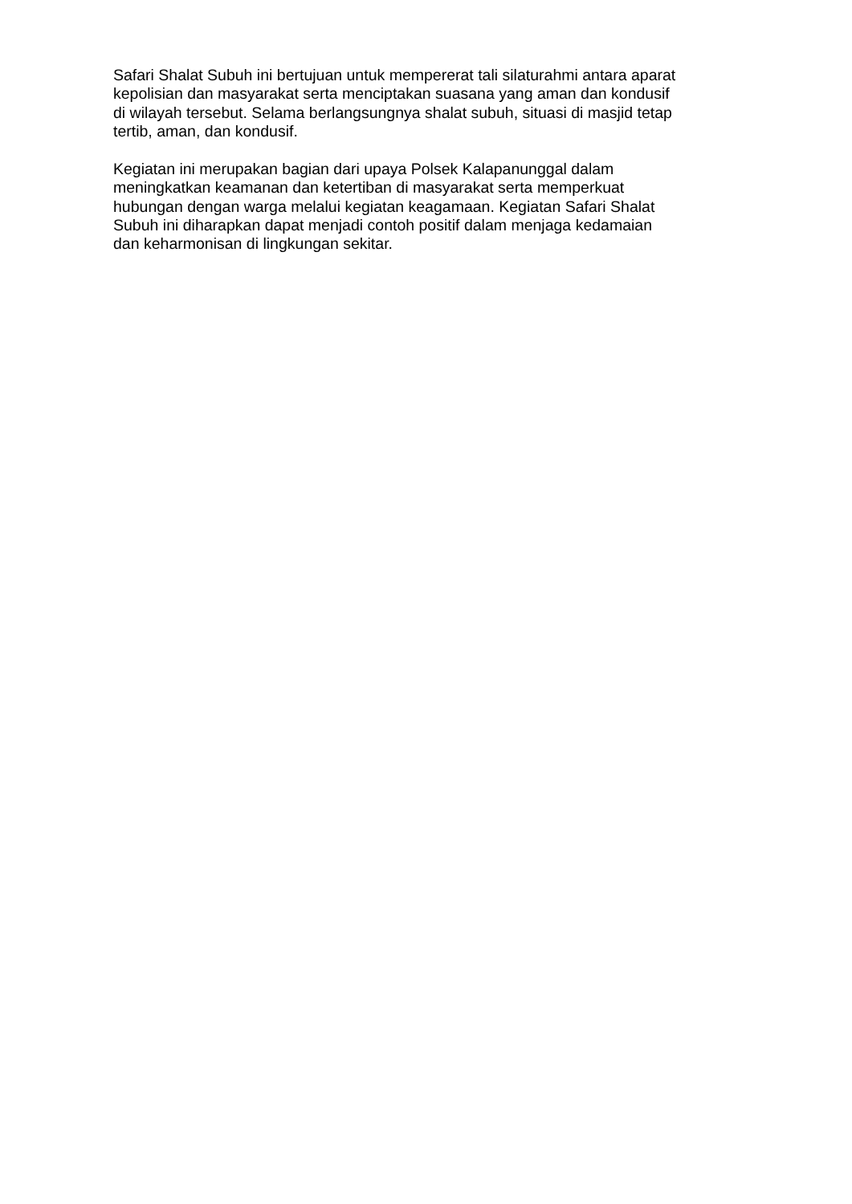Safari Shalat Subuh ini bertujuan untuk mempererat tali silaturahmi antara aparat
kepolisian dan masyarakat serta menciptakan suasana yang aman dan kondusif
di wilayah tersebut. Selama berlangsungnya shalat subuh, situasi di masjid tetap
tertib, aman, dan kondusif.
Kegiatan ini merupakan bagian dari upaya Polsek Kalapanunggal dalam
meningkatkan keamanan dan ketertiban di masyarakat serta memperkuat
hubungan dengan warga melalui kegiatan keagamaan. Kegiatan Safari Shalat
Subuh ini diharapkan dapat menjadi contoh positif dalam menjaga kedamaian
dan keharmonisan di lingkungan sekitar.